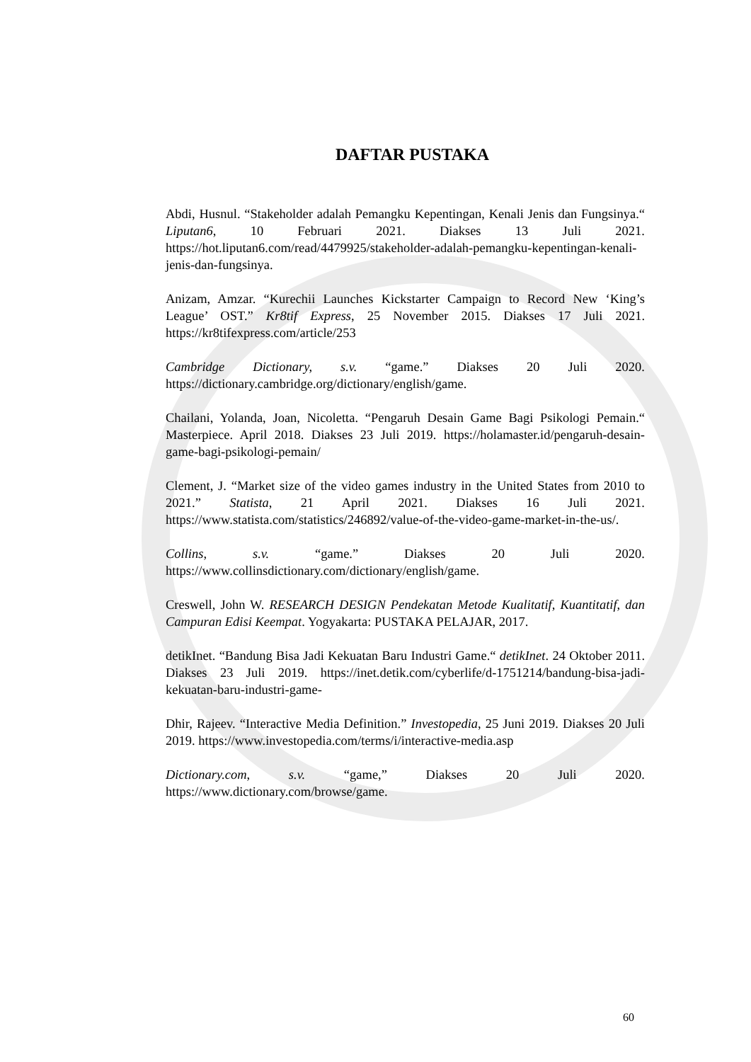DAFTAR PUSTAKA
Abdi, Husnul. “Stakeholder adalah Pemangku Kepentingan, Kenali Jenis dan Fungsinya.“ Liputan6, 10 Februari 2021. Diakses 13 Juli 2021. https://hot.liputan6.com/read/4479925/stakeholder-adalah-pemangku-kepentingan-kenali-jenis-dan-fungsinya.
Anizam, Amzar. “Kurechii Launches Kickstarter Campaign to Record New ‘King’s League’ OST.” Kr8tif Express, 25 November 2015. Diakses 17 Juli 2021. https://kr8tifexpress.com/article/253
Cambridge Dictionary, s.v. “game.” Diakses 20 Juli 2020. https://dictionary.cambridge.org/dictionary/english/game.
Chailani, Yolanda, Joan, Nicoletta. “Pengaruh Desain Game Bagi Psikologi Pemain.“ Masterpiece. April 2018. Diakses 23 Juli 2019. https://holamaster.id/pengaruh-desain-game-bagi-psikologi-pemain/
Clement, J. “Market size of the video games industry in the United States from 2010 to 2021.” Statista, 21 April 2021. Diakses 16 Juli 2021. https://www.statista.com/statistics/246892/value-of-the-video-game-market-in-the-us/.
Collins, s.v. “game.” Diakses 20 Juli 2020. https://www.collinsdictionary.com/dictionary/english/game.
Creswell, John W. RESEARCH DESIGN Pendekatan Metode Kualitatif, Kuantitatif, dan Campuran Edisi Keempat. Yogyakarta: PUSTAKA PELAJAR, 2017.
detikInet. “Bandung Bisa Jadi Kekuatan Baru Industri Game.“ detikInet. 24 Oktober 2011. Diakses 23 Juli 2019. https://inet.detik.com/cyberlife/d-1751214/bandung-bisa-jadi-kekuatan-baru-industri-game-
Dhir, Rajeev. “Interactive Media Definition.” Investopedia, 25 Juni 2019. Diakses 20 Juli 2019. https://www.investopedia.com/terms/i/interactive-media.asp
Dictionary.com, s.v. “game,” Diakses 20 Juli 2020. https://www.dictionary.com/browse/game.
60